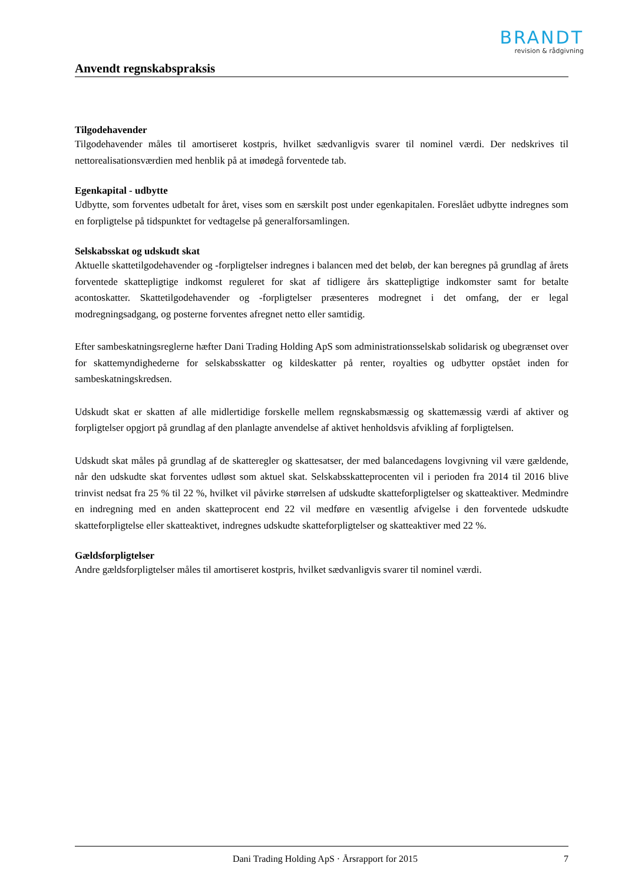BRANDT
revision & rådgivning
Anvendt regnskabspraksis
Tilgodehavender
Tilgodehavender måles til amortiseret kostpris, hvilket sædvanligvis svarer til nominel værdi. Der nedskrives til nettorealisationsværdien med henblik på at imødegå forventede tab.
Egenkapital - udbytte
Udbytte, som forventes udbetalt for året, vises som en særskilt post under egenkapitalen. Foreslået udbytte indregnes som en forpligtelse på tidspunktet for vedtagelse på generalforsamlingen.
Selskabsskat og udskudt skat
Aktuelle skattetilgodehavender og -forpligtelser indregnes i balancen med det beløb, der kan beregnes på grundlag af årets forventede skattepligtige indkomst reguleret for skat af tidligere års skattepligtige indkomster samt for betalte acontoskatter. Skattetilgodehavender og -forpligtelser præsenteres modregnet i det omfang, der er legal modregningsadgang, og posterne forventes afregnet netto eller samtidig.
Efter sambeskatningsreglerne hæfter Dani Trading Holding ApS som administrationsselskab solidarisk og ubegrænset over for skattemyndighederne for selskabsskatter og kildeskatter på renter, royalties og udbytter opstået inden for sambeskatningskredsen.
Udskudt skat er skatten af alle midlertidige forskelle mellem regnskabsmæssig og skattemæssig værdi af aktiver og forpligtelser opgjort på grundlag af den planlagte anvendelse af aktivet henholdsvis afvikling af forpligtelsen.
Udskudt skat måles på grundlag af de skatteregler og skattesatser, der med balancedagens lovgivning vil være gældende, når den udskudte skat forventes udløst som aktuel skat. Selskabsskatteprocenten vil i perioden fra 2014 til 2016 blive trinvist nedsat fra 25 % til 22 %, hvilket vil påvirke størrelsen af udskudte skatteforpligtelser og skatteaktiver. Medmindre en indregning med en anden skatteprocent end 22 vil medføre en væsentlig afvigelse i den forventede udskudte skatteforpligtelse eller skatteaktivet, indregnes udskudte skatteforpligtelser og skatteaktiver med 22 %.
Gældsforpligtelser
Andre gældsforpligtelser måles til amortiseret kostpris, hvilket sædvanligvis svarer til nominel værdi.
Dani Trading Holding ApS · Årsrapport for 2015 7